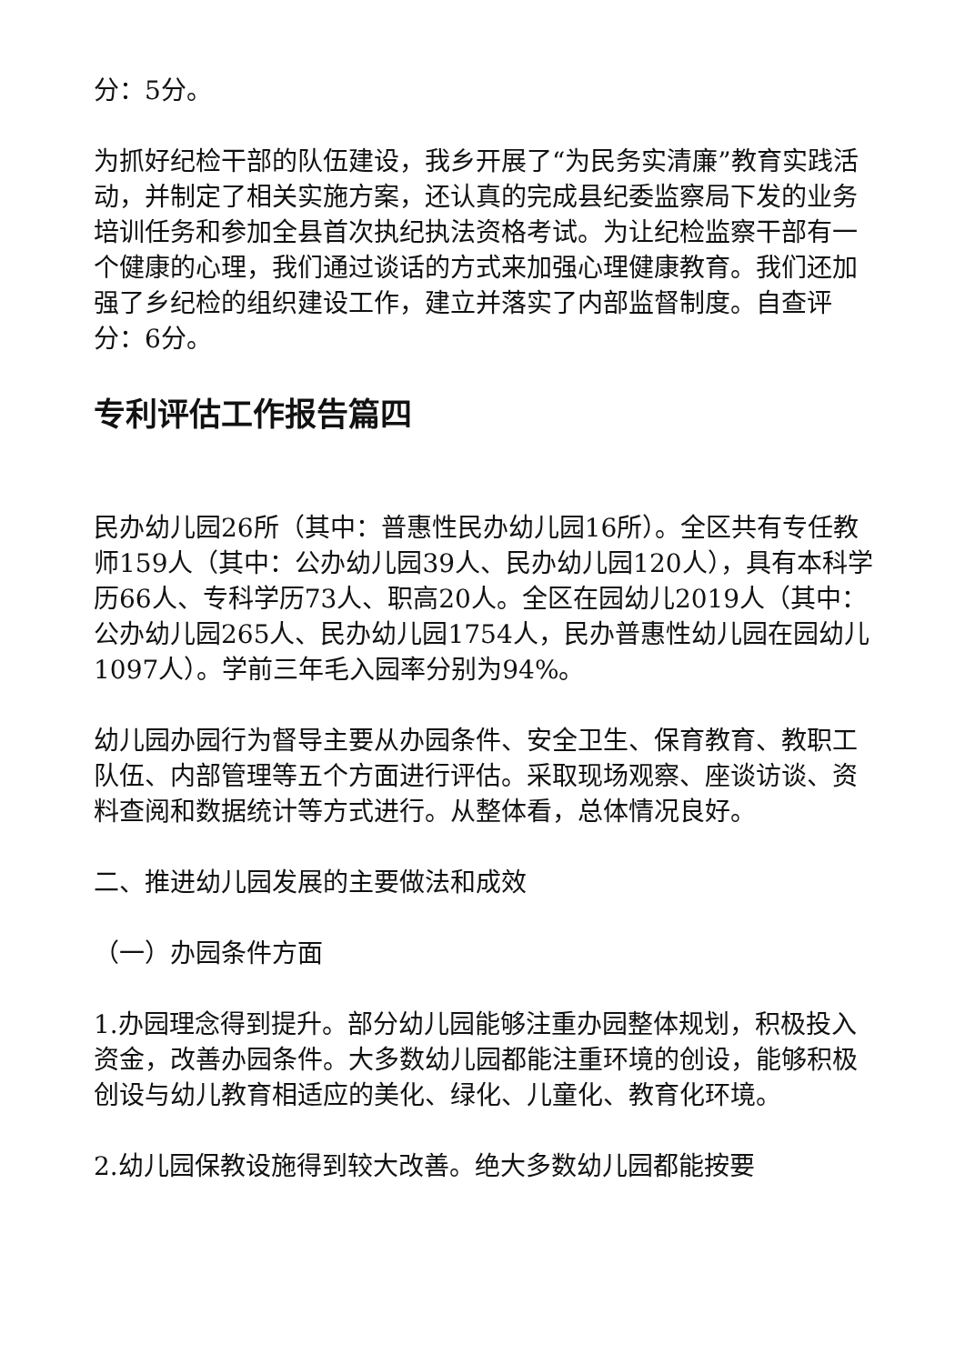分：5分。
为抓好纪检干部的队伍建设，我乡开展了“为民务实清廉”教育实践活动，并制定了相关实施方案，还认真的完成县纪委监察局下发的业务培训任务和参加全县首次执纪执法资格考试。为让纪检监察干部有一个健康的心理，我们通过谈话的方式来加强心理健康教育。我们还加强了乡纪检的组织建设工作，建立并落实了内部监督制度。自查评分：6分。
专利评估工作报告篇四
民办幼儿园26所（其中：普惠性民办幼儿园16所）。全区共有专任教师159人（其中：公办幼儿园39人、民办幼儿园120人），具有本科学历66人、专科学历73人、职高20人。全区在园幼儿2019人（其中：公办幼儿园265人、民办幼儿园1754人，民办普惠性幼儿园在园幼儿1097人）。学前三年毛入园率分别为94%。
幼儿园办园行为督导主要从办园条件、安全卫生、保育教育、教职工队伍、内部管理等五个方面进行评估。采取现场观察、座谈访谈、资料查阅和数据统计等方式进行。从整体看，总体情况良好。
二、推进幼儿园发展的主要做法和成效
（一）办园条件方面
1.办园理念得到提升。部分幼儿园能够注重办园整体规划，积极投入资金，改善办园条件。大多数幼儿园都能注重环境的创设，能够积极创设与幼儿教育相适应的美化、绿化、儿童化、教育化环境。
2.幼儿园保教设施得到较大改善。绝大多数幼儿园都能按要